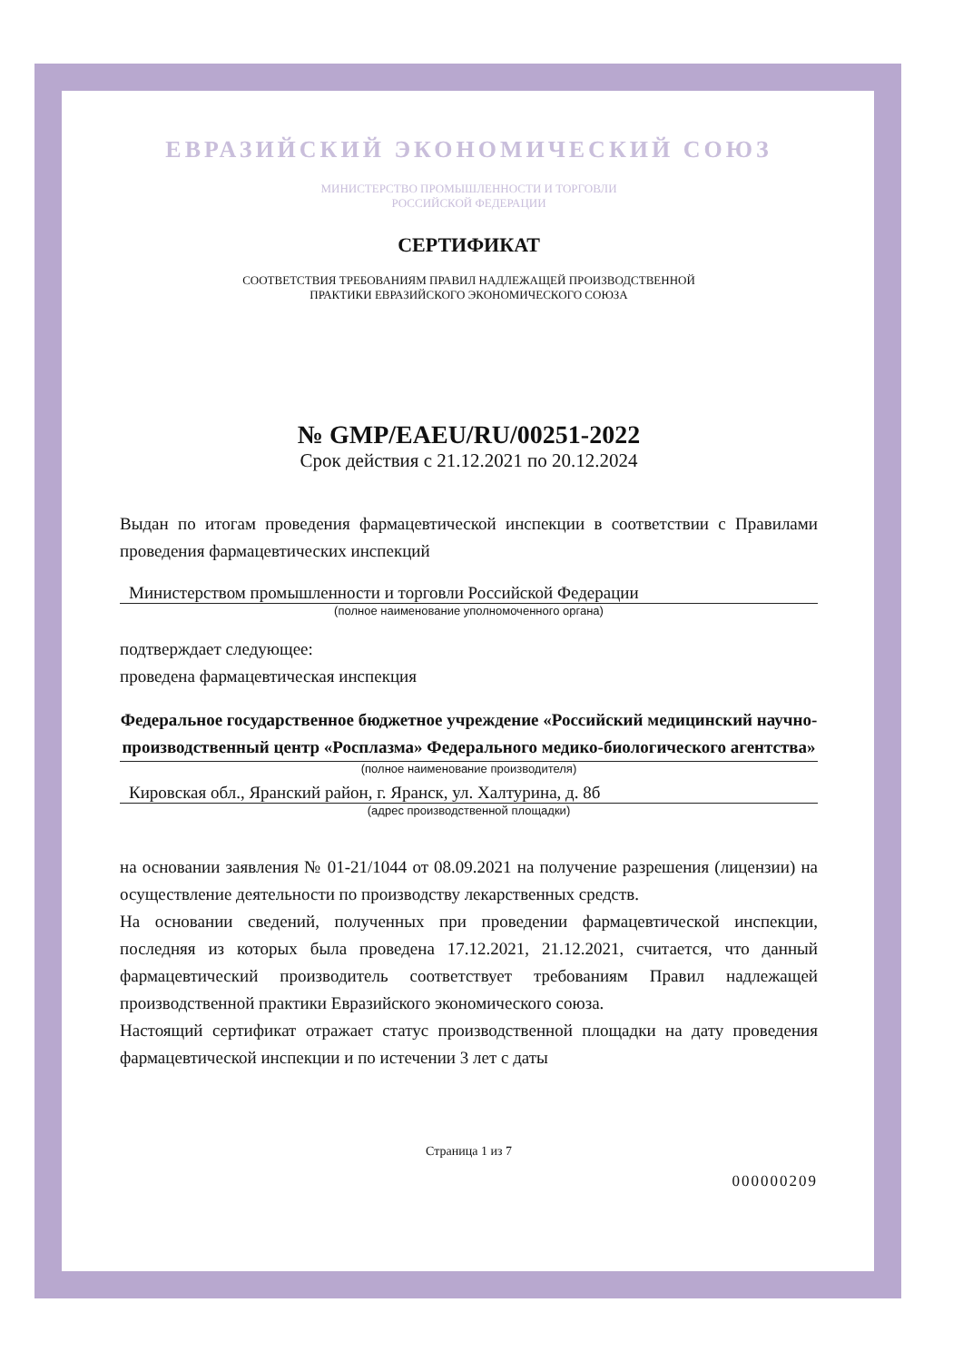ЕВРАЗИЙСКИЙ ЭКОНОМИЧЕСКИЙ СОЮЗ
МИНИСТЕРСТВО ПРОМЫШЛЕННОСТИ И ТОРГОВЛИ
РОССИЙСКОЙ ФЕДЕРАЦИИ
СЕРТИФИКАТ
СООТВЕТСТВИЯ ТРЕБОВАНИЯМ ПРАВИЛ НАДЛЕЖАЩЕЙ ПРОИЗВОДСТВЕННОЙ
ПРАКТИКИ ЕВРАЗИЙСКОГО ЭКОНОМИЧЕСКОГО СОЮЗА
№ GMP/EAEU/RU/00251-2022
Срок действия с 21.12.2021 по 20.12.2024
Выдан по итогам проведения фармацевтической инспекции в соответствии с Правилами проведения фармацевтических инспекций
Министерством промышленности и торговли Российской Федерации
(полное наименование уполномоченного органа)
подтверждает следующее:
проведена фармацевтическая инспекция
Федеральное государственное бюджетное учреждение «Российский медицинский научно-производственный центр «Росплазма» Федерального медико-биологического агентства»
(полное наименование производителя)
Кировская обл., Яранский район, г. Яранск, ул. Халтурина, д. 8б
(адрес производственной площадки)
на основании заявления № 01-21/1044 от 08.09.2021 на получение разрешения (лицензии) на осуществление деятельности по производству лекарственных средств.
На основании сведений, полученных при проведении фармацевтической инспекции, последняя из которых была проведена 17.12.2021, 21.12.2021, считается, что данный фармацевтический производитель соответствует требованиям Правил надлежащей производственной практики Евразийского экономического союза.
Настоящий сертификат отражает статус производственной площадки на дату проведения фармацевтической инспекции и по истечении 3 лет с даты
Страница 1 из 7
000000209